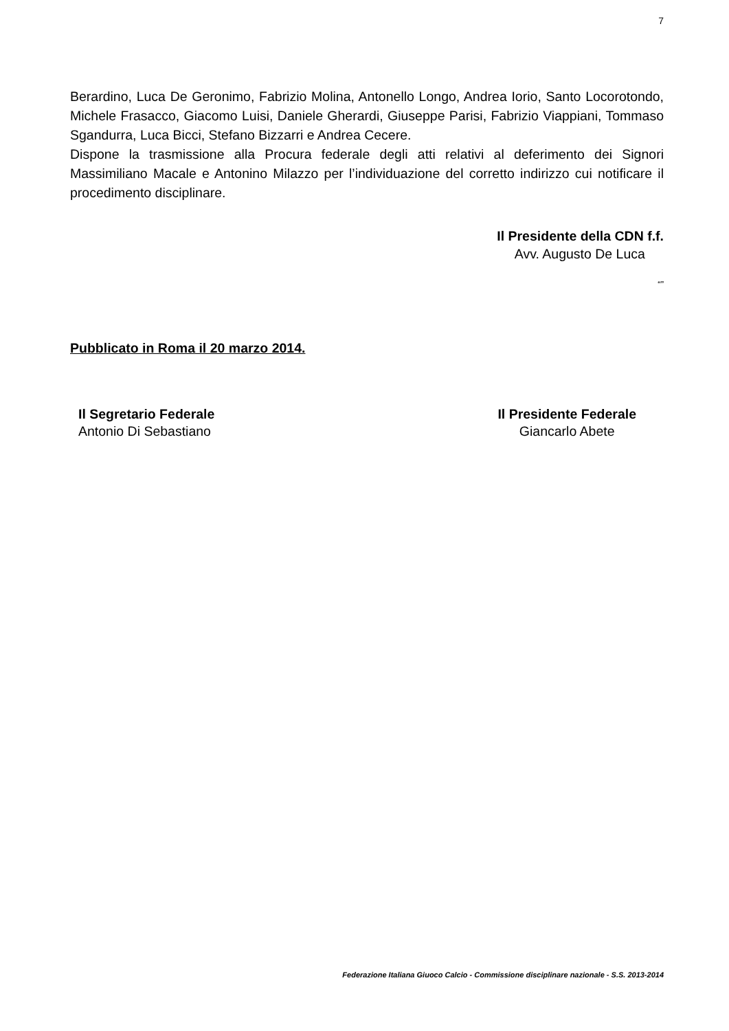7
Berardino, Luca De Geronimo, Fabrizio Molina, Antonello Longo, Andrea Iorio, Santo Locorotondo, Michele Frasacco, Giacomo Luisi, Daniele Gherardi, Giuseppe Parisi, Fabrizio Viappiani, Tommaso Sgandurra, Luca Bicci, Stefano Bizzarri e Andrea Cecere.
Dispone la trasmissione alla Procura federale degli atti relativi al deferimento dei Signori Massimiliano Macale e Antonino Milazzo per l’individuazione del corretto indirizzo cui notificare il procedimento disciplinare.
Il Presidente della CDN f.f.
Avv. Augusto De Luca
“”
Pubblicato in Roma il 20 marzo 2014.
Il Segretario Federale
Antonio Di Sebastiano
Il Presidente Federale
Giancarlo Abete
Federazione Italiana Giuoco Calcio - Commissione disciplinare nazionale - S.S. 2013-2014